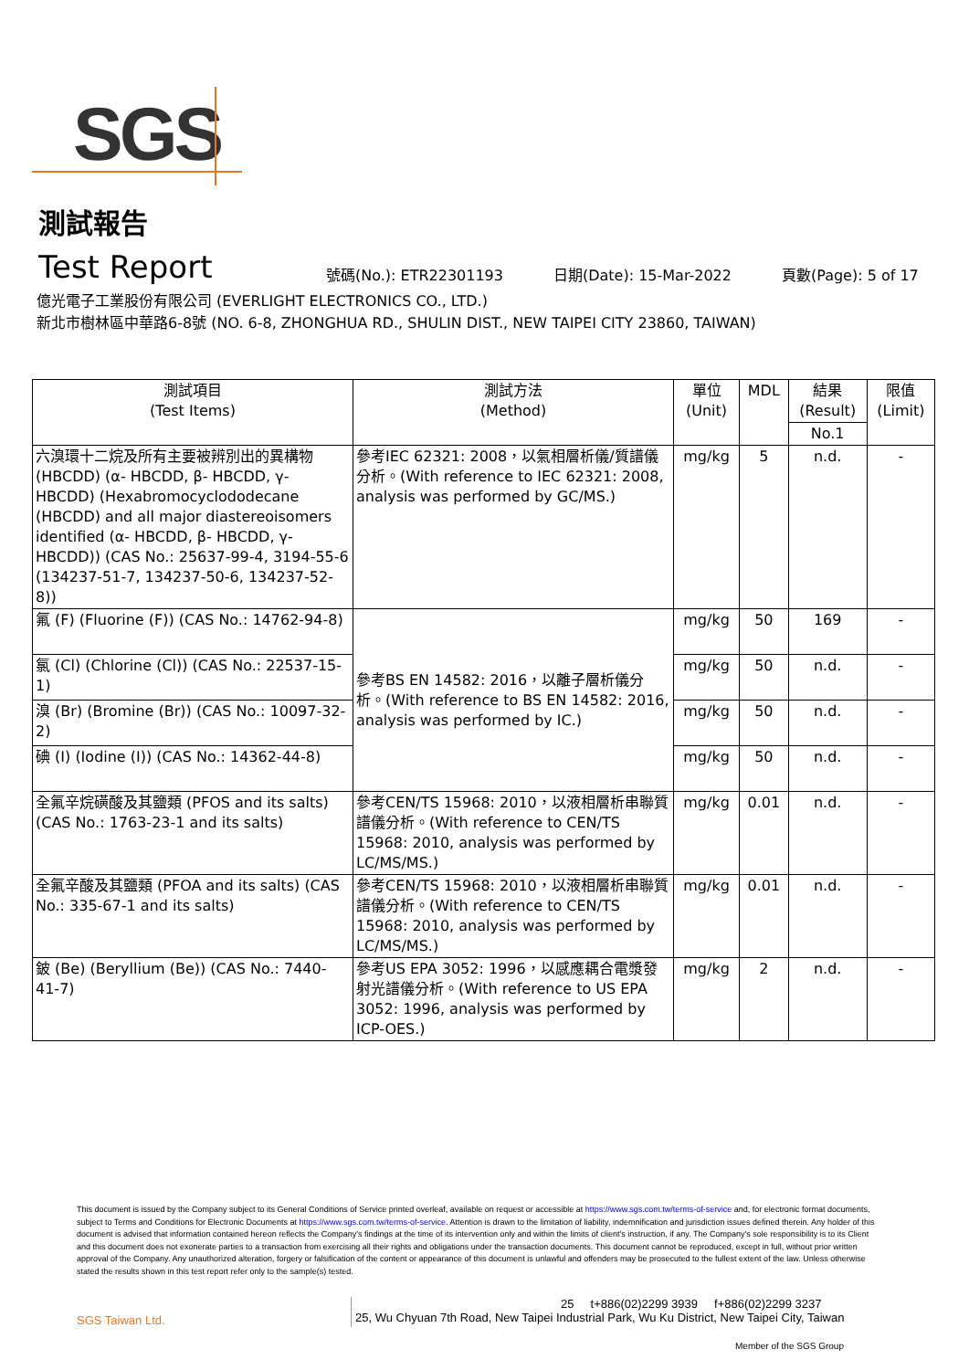SGS
測試報告
Test Report
號碼(No.): ETR22301193 日期(Date): 15-Mar-2022 頁數(Page): 5 of 17
億光電子工業股份有限公司 (EVERLIGHT ELECTRONICS CO., LTD.)
新北市樹林區中華路6-8號 (NO. 6-8, ZHONGHUA RD., SHULIN DIST., NEW TAIPEI CITY 23860, TAIWAN)
| 測試項目 (Test Items) | 測試方法 (Method) | 單位 (Unit) | MDL | 結果 (Result) | 限值 (Limit) |
| --- | --- | --- | --- | --- | --- |
| | | | | No.1 | |
| 六溴環十二烷及所有主要被辨別出的異構物 (HBCDD) (α- HBCDD, β- HBCDD, γ- HBCDD) (Hexabromocyclododecane (HBCDD) and all major diastereoisomers identified (α- HBCDD, β- HBCDD, γ- HBCDD)) (CAS No.: 25637-99-4, 3194-55-6 (134237-51-7, 134237-50-6, 134237-52-8)) | 參考IEC 62321: 2008，以氣相層析儀/質譜儀分析。(With reference to IEC 62321: 2008, analysis was performed by GC/MS.) | mg/kg | 5 | n.d. | - |
| 氟 (F) (Fluorine (F)) (CAS No.: 14762-94-8) | 參考BS EN 14582: 2016，以離子層析儀分析。(With reference to BS EN 14582: 2016, analysis was performed by IC.) | mg/kg | 50 | 169 | - |
| 氯 (Cl) (Chlorine (Cl)) (CAS No.: 22537-15-1) | | mg/kg | 50 | n.d. | - |
| 溴 (Br) (Bromine (Br)) (CAS No.: 10097-32-2) | | mg/kg | 50 | n.d. | - |
| 碘 (I) (Iodine (I)) (CAS No.: 14362-44-8) | | mg/kg | 50 | n.d. | - |
| 全氟辛烷磺酸及其鹽類 (PFOS and its salts) (CAS No.: 1763-23-1 and its salts) | 參考CEN/TS 15968: 2010，以液相層析串聯質譜儀分析。(With reference to CEN/TS 15968: 2010, analysis was performed by LC/MS/MS.) | mg/kg | 0.01 | n.d. | - |
| 全氟辛酸及其鹽類 (PFOA and its salts) (CAS No.: 335-67-1 and its salts) | 參考CEN/TS 15968: 2010，以液相層析串聯質譜儀分析。(With reference to CEN/TS 15968: 2010, analysis was performed by LC/MS/MS.) | mg/kg | 0.01 | n.d. | - |
| 鈹 (Be) (Beryllium (Be)) (CAS No.: 7440-41-7) | 參考US EPA 3052: 1996，以感應耦合電漿發射光譜儀分析。(With reference to US EPA 3052: 1996, analysis was performed by ICP-OES.) | mg/kg | 2 | n.d. | - |
This document is issued by the Company subject to its General Conditions of Service printed overleaf, available on request or accessible at https://www.sgs.com.tw/terms-of-service and, for electronic format documents, subject to Terms and Conditions for Electronic Documents at https://www.sgs.com.tw/terms-of-service. Attention is drawn to the limitation of liability, indemnification and jurisdiction issues defined therein. Any holder of this document is advised that information contained hereon reflects the Company's findings at the time of its intervention only and within the limits of client's instruction, if any. The Company's sole responsibility is to its Client and this document does not exonerate parties to a transaction from exercising all their rights and obligations under the transaction documents. This document cannot be reproduced, except in full, without prior written approval of the Company. Any unauthorized alteration, forgery or falsification of the content or appearance of this document is unlawful and offenders may be prosecuted to the fullest extent of the law. Unless otherwise stated the results shown in this test report refer only to the sample(s) tested.
SGS Taiwan Ltd.
25 t+886(02)2299 3939 f+886(02)2299 3237
25, Wu Chyuan 7th Road, New Taipei Industrial Park, Wu Ku District, New Taipei City, Taiwan
Member of the SGS Group